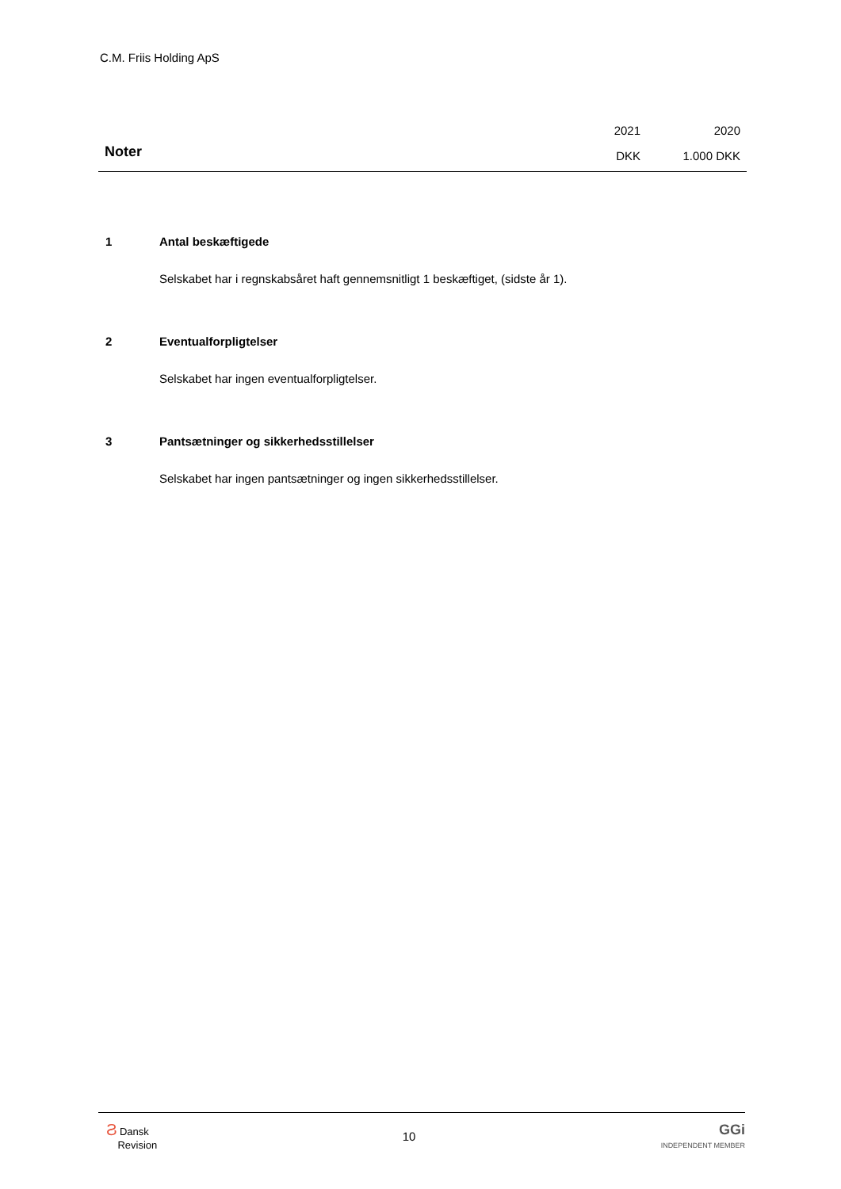C.M. Friis Holding ApS
| | 2021 | 2020 |
| Noter | DKK | 1.000 DKK |
1 Antal beskæftigede
Selskabet har i regnskabsåret haft gennemsnitligt 1 beskæftiget, (sidste år 1).
2 Eventualforpligtelser
Selskabet har ingen eventualforpligtelser.
3 Pantsætninger og sikkerhedsstillelser
Selskabet har ingen pantsætninger og ingen sikkerhedsstillelser.
Ϩ Dansk
Revision
10
GGi
INDEPENDENT MEMBER